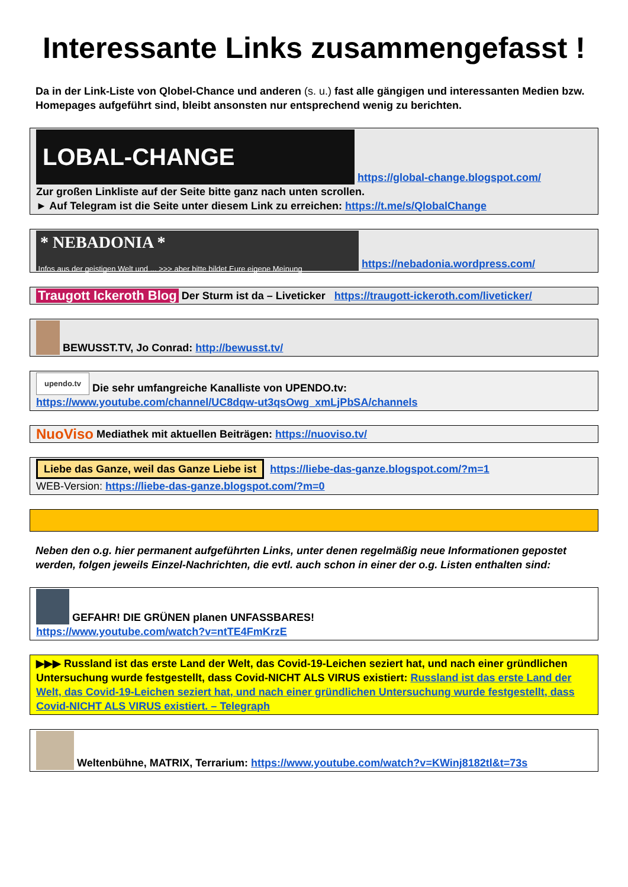Interessante Links zusammengefasst !
Da in der Link-Liste von Qlobel-Chance und anderen (s. u.) fast alle gängigen und interessanten Medien bzw. Homepages aufgeführt sind, bleibt ansonsten nur entsprechend wenig zu berichten.
LOBAL-CHANGE https://global-change.blogspot.com/
Zur großen Linkliste auf der Seite bitte ganz nach unten scrollen.
► Auf Telegram ist die Seite unter diesem Link zu erreichen: https://t.me/s/QlobalChange
* NEBADONIA *
Infos aus der geistigen Welt und ... >>> aber bitte bildet Eure eigene Meinung https://nebadonia.wordpress.com/
Traugott Ickeroth Blog Der Sturm ist da – Liveticker https://traugott-ickeroth.com/liveticker/
BEWUSST.TV, Jo Conrad: http://bewusst.tv/
upendo.tv Die sehr umfangreiche Kanalliste von UPENDO.tv:
https://www.youtube.com/channel/UC8dqw-ut3qsOwg_xmLjPbSA/channels
NuoViso Mediathek mit aktuellen Beiträgen: https://nuoviso.tv/
Liebe das Ganze, weil das Ganze Liebe ist https://liebe-das-ganze.blogspot.com/?m=1
WEB-Version: https://liebe-das-ganze.blogspot.com/?m=0
Neben den o.g. hier permanent aufgeführten Links, unter denen regelmäßig neue Informationen gepostet werden, folgen jeweils Einzel-Nachrichten, die evtl. auch schon in einer der o.g. Listen enthalten sind:
GEFAHR! DIE GRÜNEN planen UNFASSBARES!
https://www.youtube.com/watch?v=ntTE4FmKrzE
▶▶▶ Russland ist das erste Land der Welt, das Covid-19-Leichen seziert hat, und nach einer gründlichen Untersuchung wurde festgestellt, dass Covid-NICHT ALS VIRUS existiert: Russland ist das erste Land der Welt, das Covid-19-Leichen seziert hat, und nach einer gründlichen Untersuchung wurde festgestellt, dass Covid-NICHT ALS VIRUS existiert. – Telegraph
Weltenbühne, MATRIX, Terrarium: https://www.youtube.com/watch?v=KWinj8182tl&t=73s